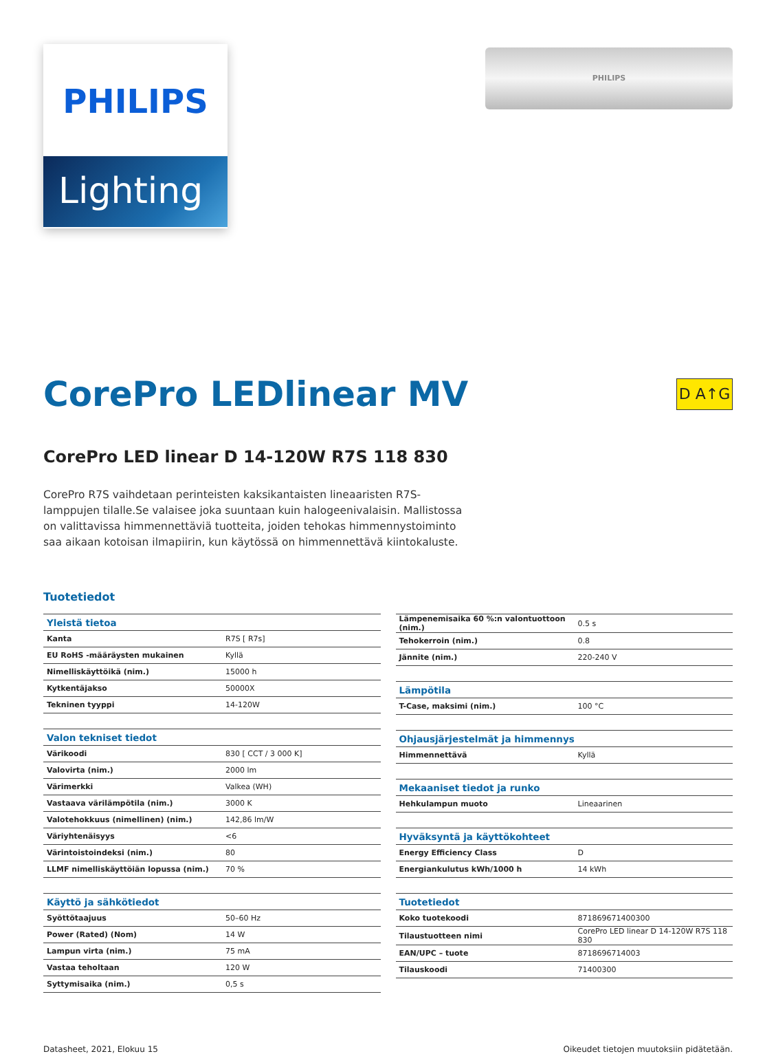PHILIPS
Lighting
PHILIPS
CorePro LEDlinear MV
D A↑G
CorePro LED linear D 14-120W R7S 118 830
CorePro R7S vaihdetaan perinteisten kaksikantaisten lineaaristen R7S-lamppujen tilalle.Se valaisee joka suuntaan kuin halogeenivalaisin. Mallistossa on valittavissa himmennettäviä tuotteita, joiden tehokas himmennystoiminto saa aikaan kotoisan ilmapiirin, kun käytössä on himmennettävä kiintokaluste.
Tuotetiedot
| Yleistä tietoa | |
| Kanta | R7S [ R7s] |
| EU RoHS -määräysten mukainen | Kyllä |
| Nimelliskäyttöikä (nim.) | 15000 h |
| Kytkentäjakso | 50000X |
| Tekninen tyyppi | 14-120W |
| Valon tekniset tiedot | |
| Värikoodi | 830 [ CCT / 3 000 K] |
| Valovirta (nim.) | 2000 lm |
| Värimerkki | Valkea (WH) |
| Vastaava värilämpötila (nim.) | 3000 K |
| Valotehokkuus (nimellinen) (nim.) | 142,86 lm/W |
| Väriyhtenäisyys | <6 |
| Värintoistoindeksi (nim.) | 80 |
| LLMF nimelliskäyttöiän lopussa (nim.) | 70 % |
| Käyttö ja sähkötiedot | |
| Syöttötaajuus | 50–60 Hz |
| Power (Rated) (Nom) | 14 W |
| Lampun virta (nim.) | 75 mA |
| Vastaa teholtaan | 120 W |
| Syttymisaika (nim.) | 0,5 s |
| Lämpenemisaika 60 %:n valontuottoon (nim.) | 0.5 s |
| Tehokerroin (nim.) | 0.8 |
| Jännite (nim.) | 220-240 V |
| Lämpötila | |
| T-Case, maksimi (nim.) | 100 °C |
| Ohjausjärjestelmät ja himmennys | |
| Himmennettävä | Kyllä |
| Mekaaniset tiedot ja runko | |
| Hehkulampun muoto | Lineaarinen |
| Hyväksyntä ja käyttökohteet | |
| Energy Efficiency Class | D |
| Energiankulutus kWh/1000 h | 14 kWh |
| Tuotetiedot | |
| Koko tuotekoodi | 871869671400300 |
| Tilaustuotteen nimi | CorePro LED linear D 14-120W R7S 118 830 |
| EAN/UPC – tuote | 8718696714003 |
| Tilauskoodi | 71400300 |
Datasheet, 2021, Elokuu 15 Oikeudet tietojen muutoksiin pidätetään.